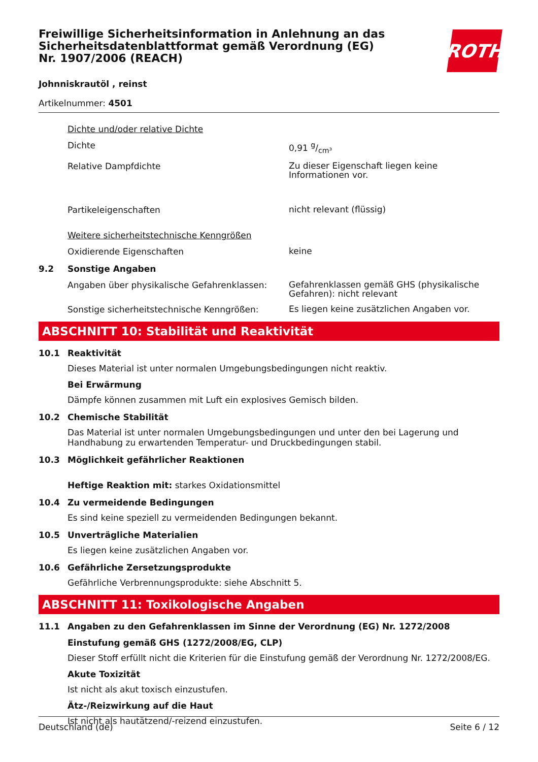ROTH
Freiwillige Sicherheitsinformation in Anlehnung an das Sicherheitsdatenblattformat gemäß Verordnung (EG) Nr. 1907/2006 (REACH)
Johnniskrautöl , reinst
Artikelnummer: 4501
Dichte und/oder relative Dichte
Dichte
0,91 g/cm³
Relative Dampfdichte
Zu dieser Eigenschaft liegen keine Informationen vor.
Partikeleigenschaften
nicht relevant (flüssig)
Weitere sicherheitstechnische Kenngrößen
Oxidierende Eigenschaften
keine
9.2 Sonstige Angaben
Angaben über physikalische Gefahrenklassen:
Gefahrenklassen gemäß GHS (physikalische Gefahren): nicht relevant
Sonstige sicherheitstechnische Kenngrößen:
Es liegen keine zusätzlichen Angaben vor.
ABSCHNITT 10: Stabilität und Reaktivität
10.1 Reaktivität
Dieses Material ist unter normalen Umgebungsbedingungen nicht reaktiv.
Bei Erwärmung
Dämpfe können zusammen mit Luft ein explosives Gemisch bilden.
10.2 Chemische Stabilität
Das Material ist unter normalen Umgebungsbedingungen und unter den bei Lagerung und Handhabung zu erwartenden Temperatur- und Druckbedingungen stabil.
10.3 Möglichkeit gefährlicher Reaktionen
Heftige Reaktion mit: starkes Oxidationsmittel
10.4 Zu vermeidende Bedingungen
Es sind keine speziell zu vermeidenden Bedingungen bekannt.
10.5 Unverträgliche Materialien
Es liegen keine zusätzlichen Angaben vor.
10.6 Gefährliche Zersetzungsprodukte
Gefährliche Verbrennungsprodukte: siehe Abschnitt 5.
ABSCHNITT 11: Toxikologische Angaben
11.1 Angaben zu den Gefahrenklassen im Sinne der Verordnung (EG) Nr. 1272/2008
Einstufung gemäß GHS (1272/2008/EG, CLP)
Dieser Stoff erfüllt nicht die Kriterien für die Einstufung gemäß der Verordnung Nr. 1272/2008/EG.
Akute Toxizität
Ist nicht als akut toxisch einzustufen.
Ätz-/Reizwirkung auf die Haut
Ist nicht als hautätzend/-reizend einzustufen.
Deutschland (de) Seite 6 / 12